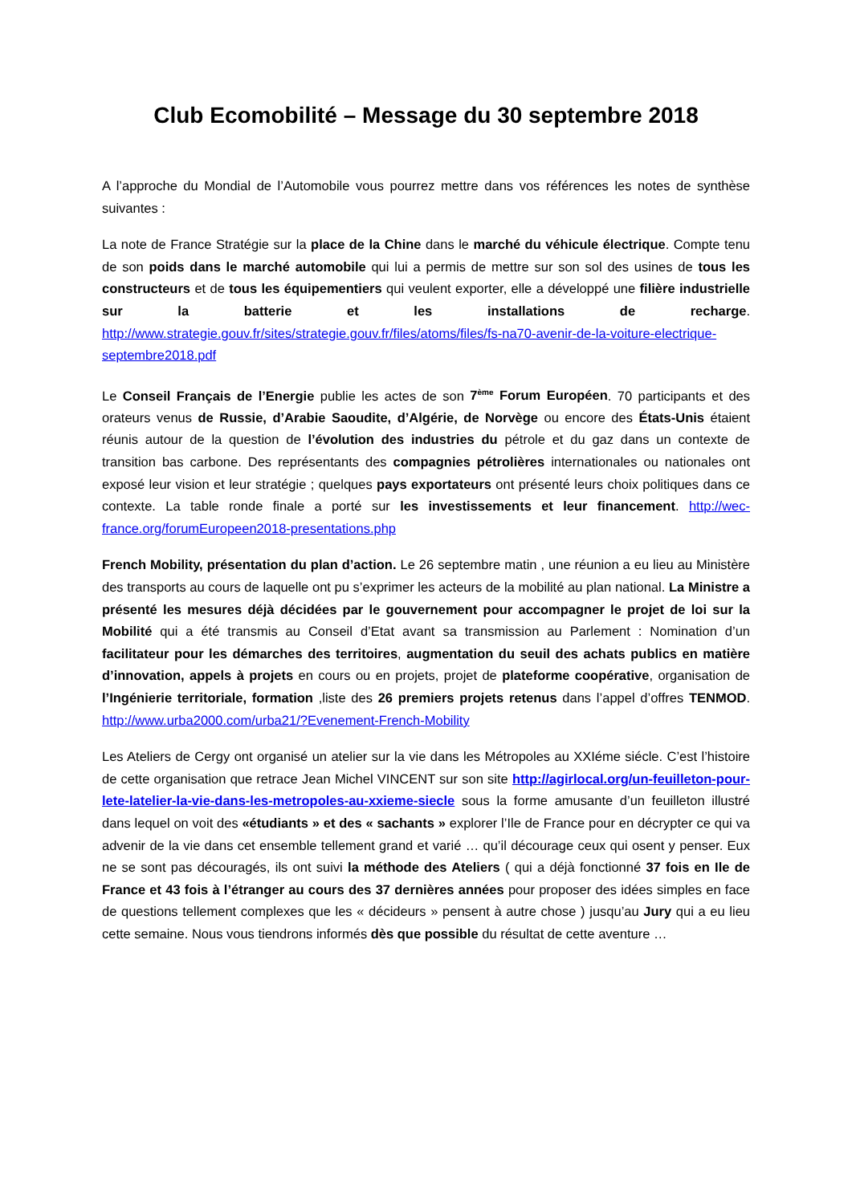Club Ecomobilité – Message du 30 septembre 2018
A l’approche du Mondial de l’Automobile vous pourrez mettre dans vos références les notes de synthèse suivantes :
La note de France Stratégie sur la place de la Chine dans le marché du véhicule électrique. Compte tenu de son poids dans le marché automobile qui lui a permis de mettre sur son sol des usines de tous les constructeurs et de tous les équipementiers qui veulent exporter, elle a développé une filière industrielle sur la batterie et les installations de recharge. http://www.strategie.gouv.fr/sites/strategie.gouv.fr/files/atoms/files/fs-na70-avenir-de-la-voiture-electrique-septembre2018.pdf
Le Conseil Français de l’Energie publie les actes de son 7<sup>ème</sup> Forum Européen. 70 participants et des orateurs venus de Russie, d’Arabie Saoudite, d’Algérie, de Norvège ou encore des États-Unis étaient réunis autour de la question de l’évolution des industries du pétrole et du gaz dans un contexte de transition bas carbone. Des représentants des compagnies pétrolières internationales ou nationales ont exposé leur vision et leur stratégie ; quelques pays exportateurs ont présenté leurs choix politiques dans ce contexte. La table ronde finale a porté sur les investissements et leur financement. http://wec-france.org/forumEuropeen2018-presentations.php
French Mobility, présentation du plan d’action. Le 26 septembre matin , une réunion a eu lieu au Ministère des transports au cours de laquelle ont pu s’exprimer les acteurs de la mobilité au plan national. La Ministre a présenté les mesures déjà décidées par le gouvernement pour accompagner le projet de loi sur la Mobilité qui a été transmis au Conseil d’Etat avant sa transmission au Parlement : Nomination d’un facilitateur pour les démarches des territoires, augmentation du seuil des achats publics en matière d’innovation, appels à projets en cours ou en projets, projet de plateforme coopérative, organisation de l’Ingénierie territoriale, formation ,liste des 26 premiers projets retenus dans l’appel d’offres TENMOD. http://www.urba2000.com/urba21/?Evenement-French-Mobility
Les Ateliers de Cergy ont organisé un atelier sur la vie dans les Métropoles au XXIéme siécle. C’est l’histoire de cette organisation que retrace Jean Michel VINCENT sur son site http://agirlocal.org/un-feuilleton-pour-lete-latelier-la-vie-dans-les-metropoles-au-xxieme-siecle sous la forme amusante d’un feuilleton illustré dans lequel on voit des «étudiants » et des « sachants » explorer l’Ile de France pour en décrypter ce qui va advenir de la vie dans cet ensemble tellement grand et varié … qu’il décourage ceux qui osent y penser. Eux ne se sont pas découragés, ils ont suivi la méthode des Ateliers ( qui a déjà fonctionné 37 fois en Ile de France et 43 fois à l’étranger au cours des 37 dernières années pour proposer des idées simples en face de questions tellement complexes que les « décideurs » pensent à autre chose ) jusqu’au Jury qui a eu lieu cette semaine. Nous vous tiendrons informés dès que possible du résultat de cette aventure …